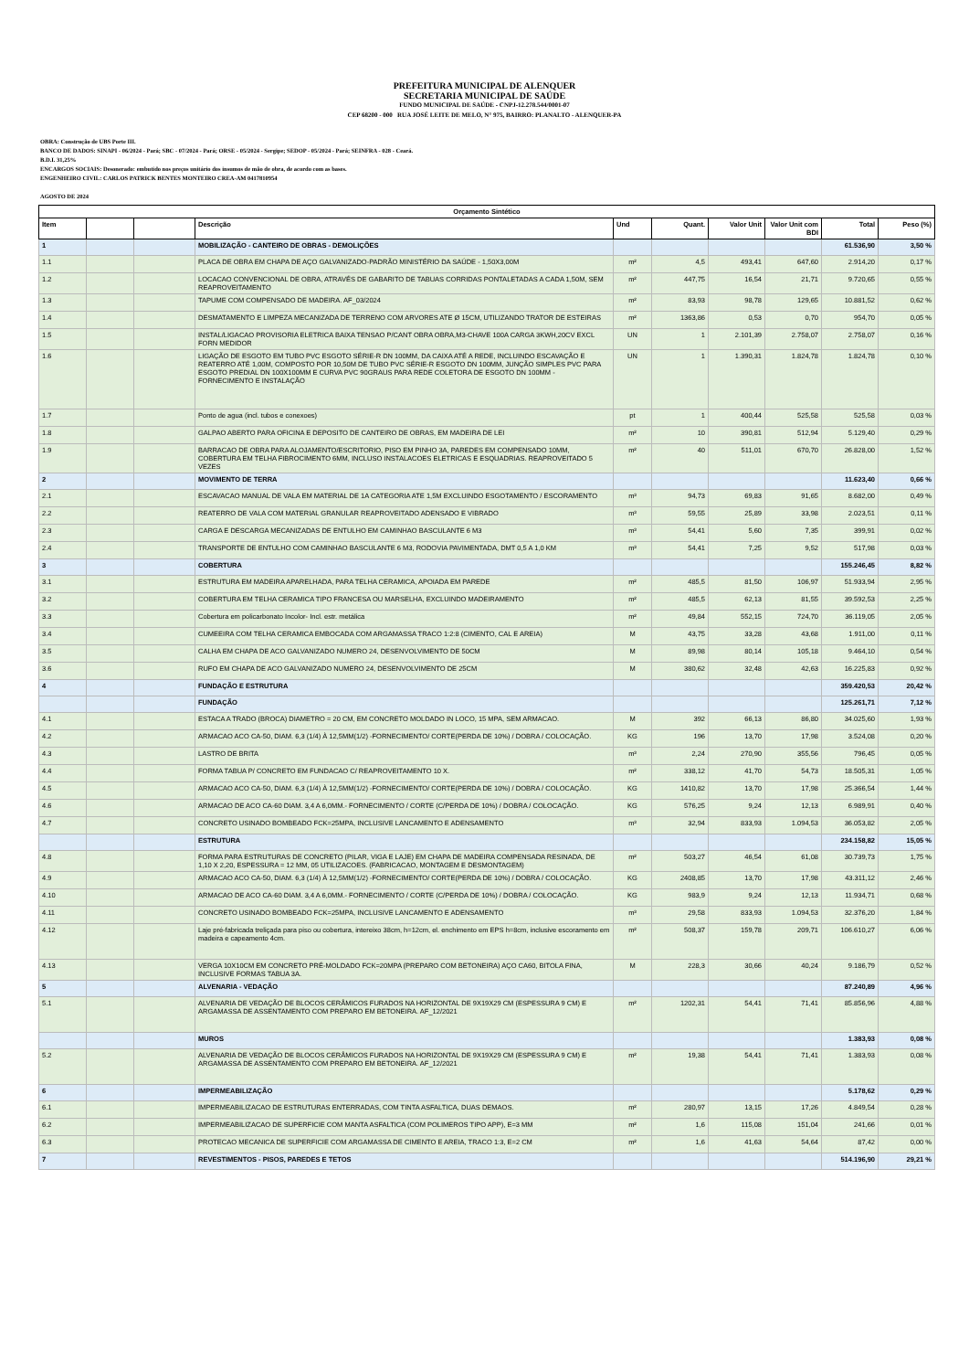PREFEITURA MUNICIPAL DE ALENQUER
SECRETARIA MUNICIPAL DE SAÚDE
FUNDO MUNICIPAL DE SAÚDE - CNPJ-12.278.544/0001-07
CEP 68200 - 000 RUA JOSÉ LEITE DE MELO, N° 975, BAIRRO: PLANALTO - ALENQUER-PA
OBRA: Construção de UBS Porte III.
BANCO DE DADOS: SINAPI - 06/2024 - Pará; SBC - 07/2024 - Pará; ORSE - 05/2024 - Sergipe; SEDOP - 05/2024 - Pará; SEINFRA - 028 - Ceará.
B.D.I. 31,25%
ENCARGOS SOCIAIS: Desonerado: embutido nos preços unitário dos insumos de mão de obra, de acordo com as bases.
ENGENHEIRO CIVIL: CARLOS PATRICK BENTES MONTEIRO CREA-AM 0417810954
AGOSTO DE 2024
| Orçamento Sintético | | | | | | | | | |
| Item | | | Descrição | Und | Quant. | Valor Unit | Valor Unit com BDI | Total | Peso (%) |
| 1 | | | MOBILIZAÇÃO - CANTEIRO DE OBRAS - DEMOLIÇÕES | | | | | 61.536,90 | 3,50 % |
| 1.1 | | | PLACA DE OBRA EM CHAPA DE AÇO GALVANIZADO-PADRÃO MINISTÉRIO DA SAÚDE - 1,50X3,00M | m² | 4,5 | 493,41 | 647,60 | 2.914,20 | 0,17 % |
| 1.2 | | | LOCACAO CONVENCIONAL DE OBRA, ATRAVÉS DE GABARITO DE TABUAS CORRIDAS PONTALETADAS A CADA 1,50M, SEM REAPROVEITAMENTO | m² | 447,75 | 16,54 | 21,71 | 9.720,65 | 0,55 % |
| 1.3 | | | TAPUME COM COMPENSADO DE MADEIRA. AF_03/2024 | m² | 83,93 | 98,78 | 129,65 | 10.881,52 | 0,62 % |
| 1.4 | | | DESMATAMENTO E LIMPEZA MECANIZADA DE TERRENO COM ARVORES ATE Ø 15CM, UTILIZANDO TRATOR DE ESTEIRAS | m² | 1363,86 | 0,53 | 0,70 | 954,70 | 0,05 % |
| 1.5 | | | INSTAL/LIGACAO PROVISORIA ELETRICA BAIXA TENSAO P/CANT OBRA OBRA,M3-CHAVE 100A CARGA 3KWH,20CV EXCL FORN MEDIDOR | UN | 1 | 2.101,39 | 2.758,07 | 2.758,07 | 0,16 % |
| 1.6 | | | LIGAÇÃO DE ESGOTO EM TUBO PVC ESGOTO SÉRIE-R DN 100MM, DA CAIXA ATÉ A REDE, INCLUINDO ESCAVAÇÃO E REATERRO ATÉ 1,00M, COMPOSTO POR 10,50M DE TUBO PVC SÉRIE-R ESGOTO DN 100MM, JUNÇÃO SIMPLES PVC PARA ESGOTO PREDIAL DN 100X100MM E CURVA PVC 90GRAUS PARA REDE COLETORA DE ESGOTO DN 100MM - FORNECIMENTO E INSTALAÇÃO | UN | 1 | 1.390,31 | 1.824,78 | 1.824,78 | 0,10 % |
| 1.7 | | | Ponto de agua (incl. tubos e conexoes) | pt | 1 | 400,44 | 525,58 | 525,58 | 0,03 % |
| 1.8 | | | GALPAO ABERTO PARA OFICINA E DEPOSITO DE CANTEIRO DE OBRAS, EM MADEIRA DE LEI | m² | 10 | 390,81 | 512,94 | 5.129,40 | 0,29 % |
| 1.9 | | | BARRACAO DE OBRA PARA ALOJAMENTO/ESCRITORIO, PISO EM PINHO 3A, PAREDES EM COMPENSADO 10MM, COBERTURA EM TELHA FIBROCIMENTO 6MM, INCLUSO INSTALACOES ELETRICAS E ESQUADRIAS. REAPROVEITADO 5 VEZES | m² | 40 | 511,01 | 670,70 | 26.828,00 | 1,52 % |
| 2 | | | MOVIMENTO DE TERRA | | | | | 11.623,40 | 0,66 % |
| 2.1 | | | ESCAVACAO MANUAL DE VALA EM MATERIAL DE 1A CATEGORIA ATE 1,5M EXCLUINDO ESGOTAMENTO / ESCORAMENTO | m³ | 94,73 | 69,83 | 91,65 | 8.682,00 | 0,49 % |
| 2.2 | | | REATERRO DE VALA COM MATERIAL GRANULAR REAPROVEITADO ADENSADO E VIBRADO | m³ | 59,55 | 25,89 | 33,98 | 2.023,51 | 0,11 % |
| 2.3 | | | CARGA E DESCARGA MECANIZADAS DE ENTULHO EM CAMINHAO BASCULANTE 6 M3 | m³ | 54,41 | 5,60 | 7,35 | 399,91 | 0,02 % |
| 2.4 | | | TRANSPORTE DE ENTULHO COM CAMINHAO BASCULANTE 6 M3, RODOVIA PAVIMENTADA, DMT 0,5 A 1,0 KM | m³ | 54,41 | 7,25 | 9,52 | 517,98 | 0,03 % |
| 3 | | | COBERTURA | | | | | 155.246,45 | 8,82 % |
| 3.1 | | | ESTRUTURA EM MADEIRA APARELHADA, PARA TELHA CERAMICA, APOIADA EM PAREDE | m² | 485,5 | 81,50 | 106,97 | 51.933,94 | 2,95 % |
| 3.2 | | | COBERTURA EM TELHA CERAMICA TIPO FRANCESA OU MARSELHA, EXCLUINDO MADEIRAMENTO | m² | 485,5 | 62,13 | 81,55 | 39.592,53 | 2,25 % |
| 3.3 | | | Cobertura em policarbonato Incolor- Incl. estr. metálica | m² | 49,84 | 552,15 | 724,70 | 36.119,05 | 2,05 % |
| 3.4 | | | CUMEEIRA COM TELHA CERAMICA EMBOCADA COM ARGAMASSA TRACO 1:2:8 (CIMENTO, CAL E AREIA) | M | 43,75 | 33,28 | 43,68 | 1.911,00 | 0,11 % |
| 3.5 | | | CALHA EM CHAPA DE ACO GALVANIZADO NUMERO 24, DESENVOLVIMENTO DE 50CM | M | 89,98 | 80,14 | 105,18 | 9.464,10 | 0,54 % |
| 3.6 | | | RUFO EM CHAPA DE ACO GALVANIZADO NUMERO 24, DESENVOLVIMENTO DE 25CM | M | 380,62 | 32,48 | 42,63 | 16.225,83 | 0,92 % |
| 4 | | | FUNDAÇÃO E ESTRUTURA | | | | | 359.420,53 | 20,42 % |
| | | | FUNDAÇÃO | | | | | 125.261,71 | 7,12 % |
| 4.1 | | | ESTACA A TRADO (BROCA) DIAMETRO = 20 CM, EM CONCRETO MOLDADO IN LOCO, 15 MPA, SEM ARMACAO. | M | 392 | 66,13 | 86,80 | 34.025,60 | 1,93 % |
| 4.2 | | | ARMACAO ACO CA-50, DIAM. 6,3 (1/4) À 12,5MM(1/2) -FORNECIMENTO/ CORTE(PERDA DE 10%) / DOBRA / COLOCAÇÃO. | KG | 196 | 13,70 | 17,98 | 3.524,08 | 0,20 % |
| 4.3 | | | LASTRO DE BRITA | m³ | 2,24 | 270,90 | 355,56 | 796,45 | 0,05 % |
| 4.4 | | | FORMA TABUA P/ CONCRETO EM FUNDACAO C/ REAPROVEITAMENTO 10 X. | m² | 338,12 | 41,70 | 54,73 | 18.505,31 | 1,05 % |
| 4.5 | | | ARMACAO ACO CA-50, DIAM. 6,3 (1/4) À 12,5MM(1/2) -FORNECIMENTO/ CORTE(PERDA DE 10%) / DOBRA / COLOCAÇÃO. | KG | 1410,82 | 13,70 | 17,98 | 25.366,54 | 1,44 % |
| 4.6 | | | ARMACAO DE ACO CA-60 DIAM. 3,4 A 6,0MM.- FORNECIMENTO / CORTE (C/PERDA DE 10%) / DOBRA / COLOCAÇÃO. | KG | 576,25 | 9,24 | 12,13 | 6.989,91 | 0,40 % |
| 4.7 | | | CONCRETO USINADO BOMBEADO FCK=25MPA, INCLUSIVE LANCAMENTO E ADENSAMENTO | m³ | 32,94 | 833,93 | 1.094,53 | 36.053,82 | 2,05 % |
| | | | ESTRUTURA | | | | | 234.158,82 | 15,05 % |
| 4.8 | | | FORMA PARA ESTRUTURAS DE CONCRETO (PILAR, VIGA E LAJE) EM CHAPA DE MADEIRA COMPENSADA RESINADA, DE 1,10 X 2,20, ESPESSURA = 12 MM, 05 UTILIZACOES. (FABRICACAO, MONTAGEM E DESMONTAGEM) | m² | 503,27 | 46,54 | 61,08 | 30.739,73 | 1,75 % |
| 4.9 | | | ARMACAO ACO CA-50, DIAM. 6,3 (1/4) À 12,5MM(1/2) -FORNECIMENTO/ CORTE(PERDA DE 10%) / DOBRA / COLOCAÇÃO. | KG | 2408,85 | 13,70 | 17,98 | 43.311,12 | 2,46 % |
| 4.10 | | | ARMACAO DE ACO CA-60 DIAM. 3,4 A 6,0MM.- FORNECIMENTO / CORTE (C/PERDA DE 10%) / DOBRA / COLOCAÇÃO. | KG | 983,9 | 9,24 | 12,13 | 11.934,71 | 0,68 % |
| 4.11 | | | CONCRETO USINADO BOMBEADO FCK=25MPA, INCLUSIVE LANCAMENTO E ADENSAMENTO | m³ | 29,58 | 833,93 | 1.094,53 | 32.376,20 | 1,84 % |
| 4.12 | | | Laje pré-fabricada treliçada para piso ou cobertura, intereixo 38cm, h=12cm, el. enchimento em EPS h=8cm, inclusive escoramento em madeira e capeamento 4cm. | m² | 508,37 | 159,78 | 209,71 | 106.610,27 | 6,06 % |
| 4.13 | | | VERGA 10X10CM EM CONCRETO PRÉ-MOLDADO FCK=20MPA (PREPARO COM BETONEIRA) AÇO CA60, BITOLA FINA, INCLUSIVE FORMAS TABUA 3A. | M | 228,3 | 30,66 | 40,24 | 9.186,79 | 0,52 % |
| 5 | | | ALVENARIA - VEDAÇÃO | | | | | 87.240,89 | 4,96 % |
| 5.1 | | | ALVENARIA DE VEDAÇÃO DE BLOCOS CERÂMICOS FURADOS NA HORIZONTAL DE 9X19X29 CM (ESPESSURA 9 CM) E ARGAMASSA DE ASSENTAMENTO COM PREPARO EM BETONEIRA. AF_12/2021 | m² | 1202,31 | 54,41 | 71,41 | 85.856,96 | 4,88 % |
| | | | MUROS | | | | | 1.383,93 | 0,08 % |
| 5.2 | | | ALVENARIA DE VEDAÇÃO DE BLOCOS CERÂMICOS FURADOS NA HORIZONTAL DE 9X19X29 CM (ESPESSURA 9 CM) E ARGAMASSA DE ASSENTAMENTO COM PREPARO EM BETONEIRA. AF_12/2021 | m² | 19,38 | 54,41 | 71,41 | 1.383,93 | 0,08 % |
| 6 | | | IMPERMEABILIZAÇÃO | | | | | 5.178,62 | 0,29 % |
| 6.1 | | | IMPERMEABILIZACAO DE ESTRUTURAS ENTERRADAS, COM TINTA ASFALTICA, DUAS DEMAOS. | m² | 280,97 | 13,15 | 17,26 | 4.849,54 | 0,28 % |
| 6.2 | | | IMPERMEABILIZACAO DE SUPERFICIE COM MANTA ASFALTICA (COM POLIMEROS TIPO APP), E=3 MM | m² | 1,6 | 115,08 | 151,04 | 241,66 | 0,01 % |
| 6.3 | | | PROTECAO MECANICA DE SUPERFICIE COM ARGAMASSA DE CIMENTO E AREIA, TRACO 1:3, E=2 CM | m² | 1,6 | 41,63 | 54,64 | 87,42 | 0,00 % |
| 7 | | | REVESTIMENTOS - PISOS, PAREDES E TETOS | | | | | 514.196,90 | 29,21 % |